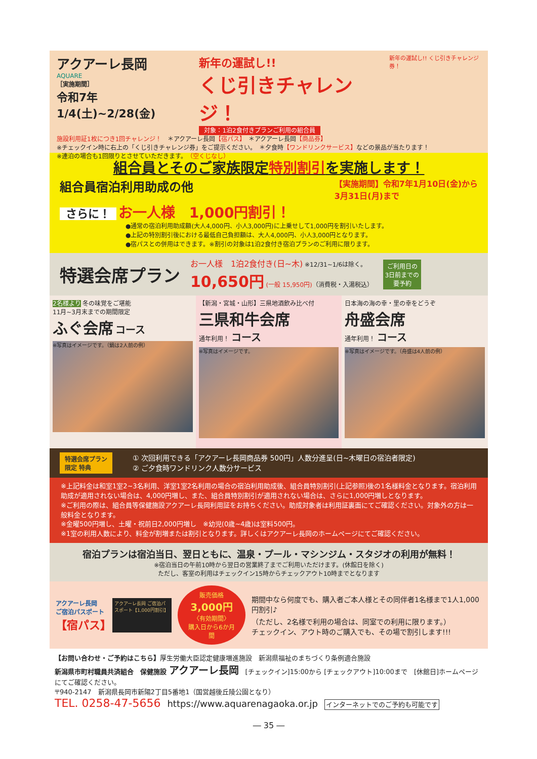アクアーレ長岡
AQUARE
［実施期間］
令和7年1/4(土)~2/28(金)
新年の運試し!!
くじ引きチャレンジ！
対象：1泊2食付きプランご利用の組合員
新年の運試し!! くじ引きチャレンジ券！
施設利用証1枚につき1回チャレンジ！　＊アクアーレ長岡【宿パス】　＊アクアーレ長岡【商品券】
※チェックイン時に右上の「くじ引きチャレンジ券」をご提示ください。　＊夕食時【ワンドリンクサービス】などの景品が当たります！
※連泊の場合も1回限りとさせていただきます。　（空くじなし）
組合員とそのご家族限定特別割引を実施します！
組合員宿泊利用助成の他 【実施期間】令和7年1月10日(金)から
3月31日(月)まで
さらに！ お一人様　1,000円割引！
●通常の宿泊利用助成額(大人4,000円、小人3,000円)に上乗せして1,000円を割引いたします。
●上記の特別割引後における最低自己負担額は、大人4,000円、小人3,000円となります。
●宿パスとの併用はできます。※割引の対象は1泊2食付き宿泊プランのご利用に限ります。
特選会席プラン
お一人様　1泊2食付き(日~木) ※12/31~1/6は除く。
10,650円 (一般 15,950円)（消費税・入湯税込）
ご利用日の
3日前までの
要予約
2名様より 冬の味覚をご堪能
11月~3月末までの期間限定
ふぐ会席 コース
※写真はイメージです。（鍋は2人前の例）
【新潟・宮城・山形】三県地酒飲み比べ付
三県和牛会席
通年利用！ コース
※写真はイメージです。
日本海の海の幸・里の幸をどうぞ
舟盛会席
通年利用！ コース
※写真はイメージです。（舟盛は4人前の例）
特選会席プラン
限定 特典
① 次回利用できる「アクアーレ長岡商品券 500円」人数分進呈(日~木曜日の宿泊者限定)
② ご夕食時ワンドリンク人数分サービス
※上記料金は和室1室2~3名利用、洋室1室2名利用の場合の宿泊利用助成後、組合員特別割引(上記参照)後の1名様料金となります。宿泊利用助成が適用されない場合は、4,000円増し、また、組合員特別割引が適用されない場合は、さらに1,000円増しとなります。
※ご利用の際は、組合員等保健施設アクアーレ長岡利用証をお持ちください。助成対象者は利用証裏面にてご確認ください。対象外の方は一般料金となります。
※金曜500円増し、土曜・祝前日2,000円増し　※幼児(0歳~4歳)は室料500円。
※1室の利用人数により、料金が割増または割引となります。詳しくはアクアーレ長岡のホームページにてご確認ください。
宿泊プランは宿泊当日、翌日ともに、温泉・プール・マシンジム・スタジオの利用が無料！
※宿泊当日の午前10時から翌日の営業終了までご利用いただけます。(休館日を除く)
ただし、客室の利用はチェックイン15時からチェックアウト10時までとなります
アクアーレ長岡
ご宿泊パスポート
【宿パス】
アクアーレ長岡 ご宿泊パスポート【1,000円割引】
販売価格
3,000円
〈有効期間〉
購入日から6か月間
期間中なら何度でも、購入者ご本人様とその同伴者1名様まで1人1,000円割引♪
（ただし、2名様で利用の場合は、同室での利用に限ります。）
チェックイン、アウト時のご購入でも、その場で割引します!!!
【お問い合わせ・ご予約はこちら】厚生労働大臣認定健康増進施設　新潟県福祉のまちづくり条例適合施設
新潟県市町村職員共済組合　保健施設 アクアーレ長岡　[チェックイン]15:00から [チェックアウト]10:00まで　[休館日]ホームページにてご確認ください。
〒940-2147　新潟県長岡市新陽2丁目5番地1（国営越後丘陵公園となり）
TEL. 0258-47-5656　https://www.aquarenagaoka.or.jp　インターネットでのご予約も可能です
― 35 ―